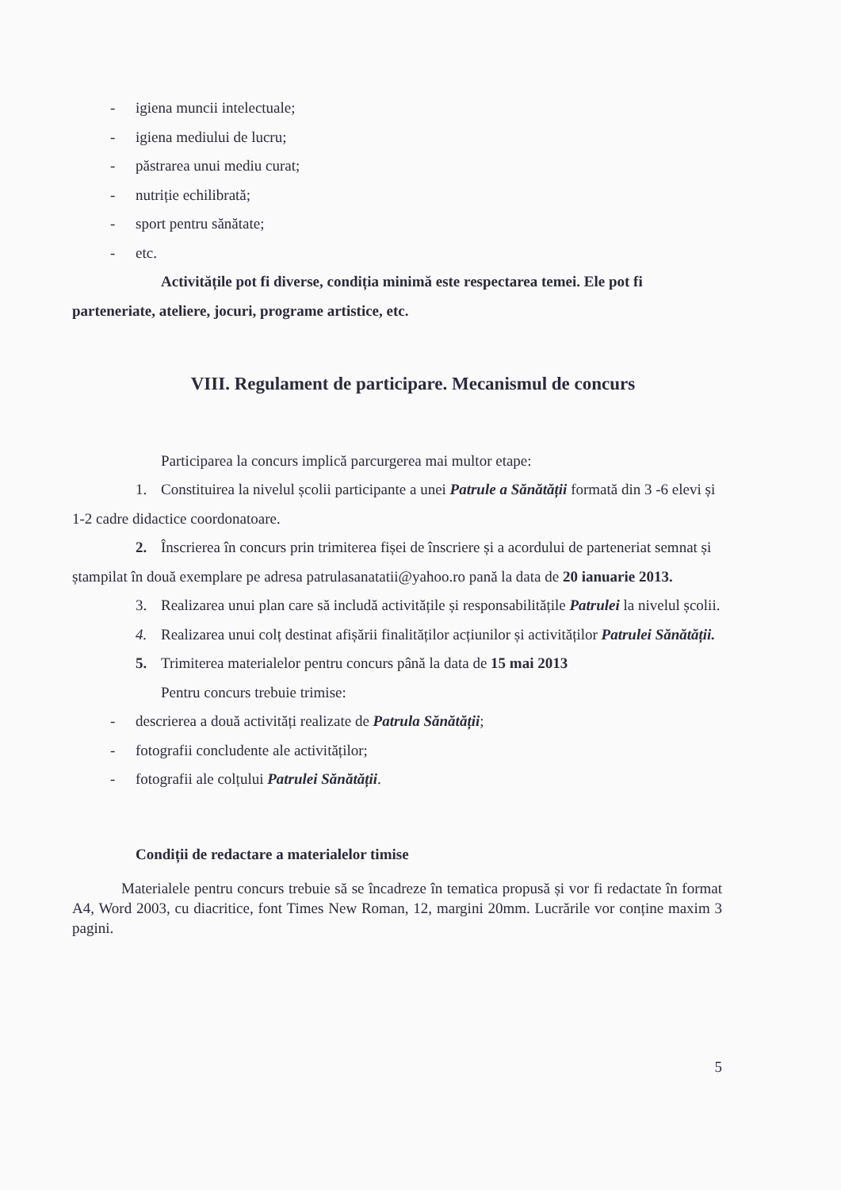- igiena muncii intelectuale;
- igiena mediului de lucru;
- păstrarea unui mediu curat;
- nutriție echilibrată;
- sport pentru sănătate;
- etc.
Activitățile pot fi diverse, condiția minimă este respectarea temei. Ele pot fi parteneriate, ateliere, jocuri, programe artistice, etc.
VIII. Regulament de participare. Mecanismul de concurs
Participarea la concurs implică parcurgerea mai multor etape:
1. Constituirea la nivelul școlii participante a unei Patrule a Sănătății formată din 3 -6 elevi și 1-2 cadre didactice coordonatoare.
2. Înscrierea în concurs prin trimiterea fișei de înscriere și a acordului de parteneriat semnat și ștampilat în două exemplare pe adresa patrulasanatatii@yahoo.ro pană la data de 20 ianuarie 2013.
3. Realizarea unui plan care să includă activitățile și responsabilitățile Patrulei la nivelul școlii.
4. Realizarea unui colț destinat afișării finalităților acțiunilor și activităților Patrulei Sănătății.
5. Trimiterea materialelor pentru concurs până la data de 15 mai 2013
Pentru concurs trebuie trimise:
- descrierea a două activități realizate de Patrula Sănătății;
- fotografii concludente ale activităților;
- fotografii ale colțului Patrulei Sănătății.
Condiții de redactare a materialelor timise
Materialele pentru concurs trebuie să se încadreze în tematica propusă și vor fi redactate în format A4, Word 2003, cu diacritice, font Times New Roman, 12, margini 20mm. Lucrările vor conține maxim 3 pagini.
5